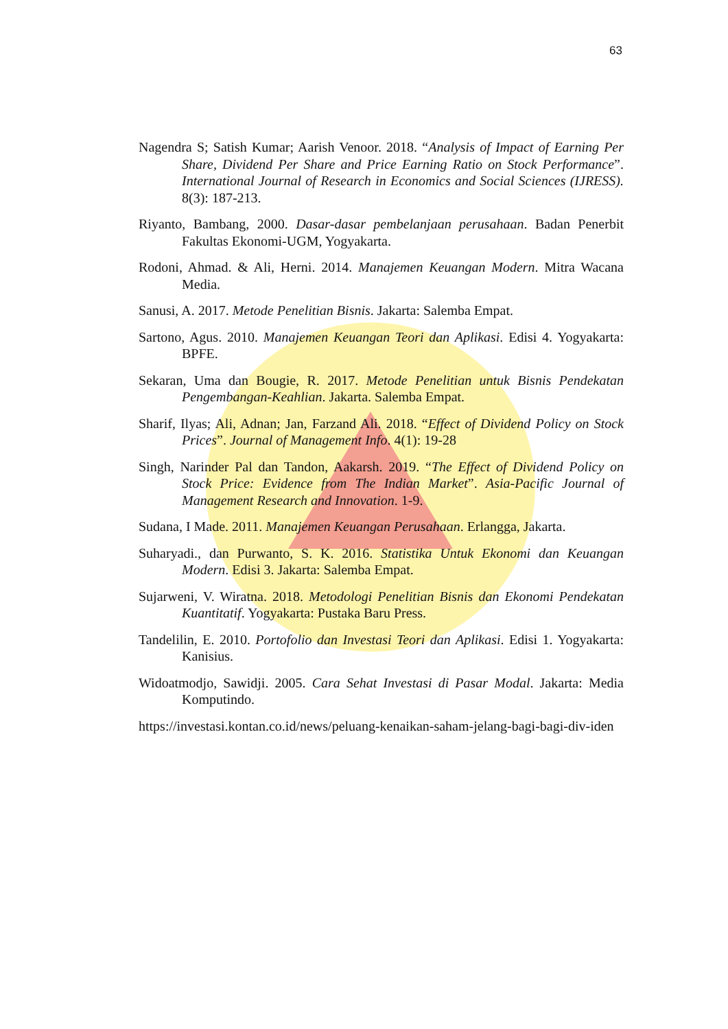63
Nagendra S; Satish Kumar; Aarish Venoor. 2018. “Analysis of Impact of Earning Per Share, Dividend Per Share and Price Earning Ratio on Stock Performance”. International Journal of Research in Economics and Social Sciences (IJRESS). 8(3): 187-213.
Riyanto, Bambang, 2000. Dasar-dasar pembelanjaan perusahaan. Badan Penerbit Fakultas Ekonomi-UGM, Yogyakarta.
Rodoni, Ahmad. & Ali, Herni. 2014. Manajemen Keuangan Modern. Mitra Wacana Media.
Sanusi, A. 2017. Metode Penelitian Bisnis. Jakarta: Salemba Empat.
Sartono, Agus. 2010. Manajemen Keuangan Teori dan Aplikasi. Edisi 4. Yogyakarta: BPFE.
Sekaran, Uma dan Bougie, R. 2017. Metode Penelitian untuk Bisnis Pendekatan Pengembangan-Keahlian. Jakarta. Salemba Empat.
Sharif, Ilyas; Ali, Adnan; Jan, Farzand Ali. 2018. “Effect of Dividend Policy on Stock Prices”. Journal of Management Info. 4(1): 19-28
Singh, Narinder Pal dan Tandon, Aakarsh. 2019. “The Effect of Dividend Policy on Stock Price: Evidence from The Indian Market”. Asia-Pacific Journal of Management Research and Innovation. 1-9.
Sudana, I Made. 2011. Manajemen Keuangan Perusahaan. Erlangga, Jakarta.
Suharyadi., dan Purwanto, S. K. 2016. Statistika Untuk Ekonomi dan Keuangan Modern. Edisi 3. Jakarta: Salemba Empat.
Sujarweni, V. Wiratna. 2018. Metodologi Penelitian Bisnis dan Ekonomi Pendekatan Kuantitatif. Yogyakarta: Pustaka Baru Press.
Tandelilin, E. 2010. Portofolio dan Investasi Teori dan Aplikasi. Edisi 1. Yogyakarta: Kanisius.
Widoatmodjo, Sawidji. 2005. Cara Sehat Investasi di Pasar Modal. Jakarta: Media Komputindo.
https://investasi.kontan.co.id/news/peluang-kenaikan-saham-jelang-bagi-bagi-div-iden